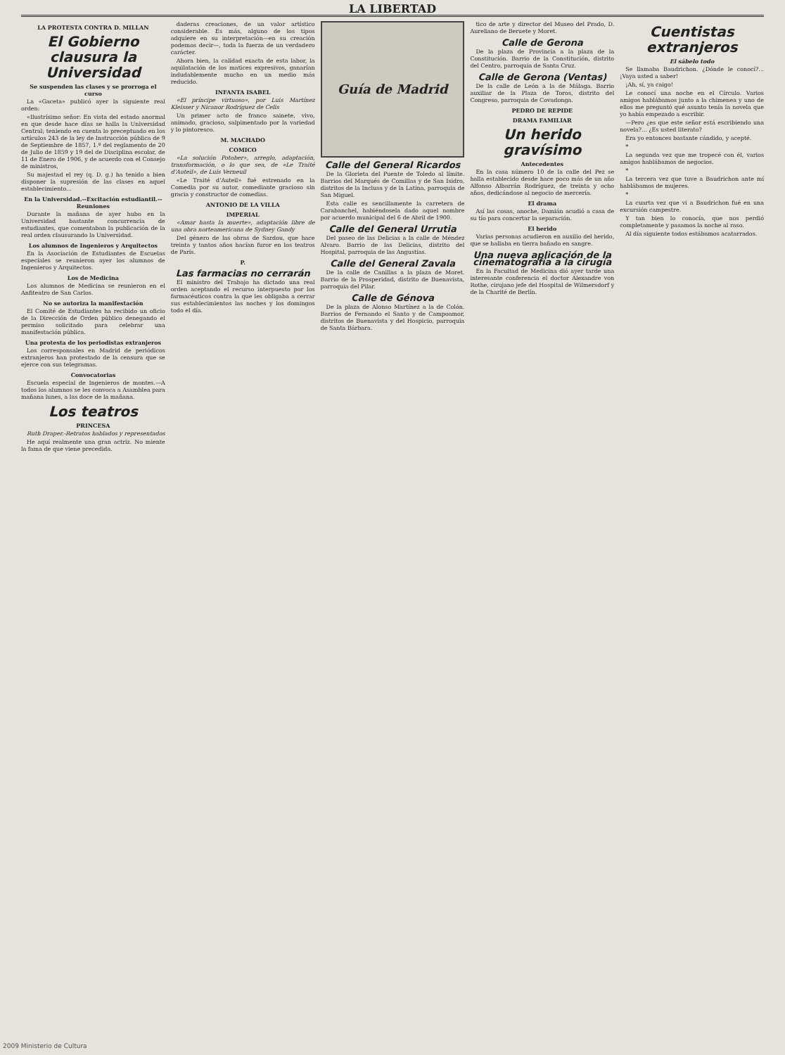LA LIBERTAD
LA PROTESTA CONTRA D. MILLAN
El Gobierno clausura la Universidad
Se suspenden las clases y se prorroga el curso
La «Gaceta» publicó ayer la siguiente real orden:
«Ilustrísimo señor: En vista del estado anormal en que desde hace días se halla la Universidad Central; teniendo en cuenta lo preceptuado en los artículos 243 de la ley de Instrucción pública de 9 de Septiembre de 1857, 1.º del reglamento de 20 de Julio de 1859 y 19 del de Disciplina escolar, de 11 de Enero de 1906, y de acuerdo con el Consejo de ministros,
Su majestad el rey (q. D. g.) ha tenido a bien disponer la supresión de las clases en aquel establecimiento...
En la Universidad.--Excitación estudiantil.--Reuniones
Durante la mañana de ayer hubo en la Universidad bastante concurrencia de estudiantes, que comentaban la publicación de la real orden clausurando la Universidad.
Los alumnos de Ingenieros y Arquitectos
En la Asociación de Estudiantes de Escuelas especiales se reunieron ayer los alumnos de Ingenieros y Arquitectos.
Los de Medicina
Los alumnos de Medicina se reunieron en el Anfiteatro de San Carlos.
No se autoriza la manifestación
El Comité de Estudiantes ha recibido un oficio de la Dirección de Orden público denegando el permiso solicitado para celebrar una manifestación pública.
Una protesta de los periodistas extranjeros
Los corresponsales en Madrid de periódicos extranjeros han protestado de la censura que se ejerce con sus telegramas.
Convocatorias
Escuela especial de Ingenieros de montes.—A todos los alumnos se les convoca a Asamblea para mañana lunes, a las doce de la mañana.
Los teatros
PRINCESA
Ruth Draper.-Retratos hablados y representados
He aquí realmente una gran actriz. No miente la fama de que viene precedida.
daderas creaciones, de un valor artístico considerable. Es más, alguno de los tipos adquiere en su interpretación—en su creación podemos decir—, toda la fuerza de un verdadero carácter.
Ahora bien, la calidad exacta de esta labor, la aquilatación de los matices expresivos, ganarían indudablemente mucho en un medio más reducido.
INFANTA ISABEL
«El príncipe virtuoso», por Luis Martínez Kleisser y Nicanor Rodríguez de Celis
Un primer acto de franco sainete, vivo, animado, gracioso, salpimentado por la variedad y lo pintoresco.
M. MACHADO
COMICO
«La solución Potober», arreglo, adaptación, transformación, o lo que sea, de «Le Traité d'Auteil», de Luis Verneuil
«Le Traité d'Auteil» fué estrenado en la Comedia por su autor, comediante gracioso sin gracia y constructor de comedias.
ANTONIO DE LA VILLA
IMPERIAL
«Amar hasta la muerte», adaptación libre de una obra norteamericana de Sydney Gandy
Del género de las obras de Sardou, que hace treinta y tantos años hacían furor en los teatros de París.
P.
Las farmacias no cerrarán
El ministro del Trabajo ha dictado una real orden aceptando el recurso interpuesto por los farmacéuticos contra la que les obligaba a cerrar sus establecimientos las noches y los domingos todo el día.
Guía de Madrid
Calle del General Ricardos
De la Glorieta del Puente de Toledo al límite. Barrios del Marqués de Comillas y de San Isidro, distritos de la Inclusa y de la Latina, parroquia de San Miguel.
Esta calle es sencillamente la carretera de Carabanchel, habiéndosela dado aquel nombre por acuerdo municipal del 6 de Abril de 1900.
Calle del General Urrutia
Del paseo de las Delicias a la calle de Méndez Alvaro. Barrio de las Delicias, distrito del Hospital, parroquia de las Angustias.
Calle del General Zavala
De la calle de Canillas a la plaza de Moret. Barrio de la Prosperidad, distrito de Buenavista, parroquia del Pilar.
Calle de Génova
De la plaza de Alonso Martínez a la de Colón. Barrios de Fernando el Santo y de Campoamor, distritos de Buenavista y del Hospicio, parroquia de Santa Bárbara.
tico de arte y director del Museo del Prado, D. Aureliano de Beruete y Moret.
Calle de Gerona
De la plaza de Provincia a la plaza de la Constitución. Barrio de la Constitución, distrito del Centro, parroquia de Santa Cruz.
Calle de Gerona (Ventas)
De la calle de León a la de Málaga. Barrio auxiliar de la Plaza de Toros, distrito del Congreso, parroquia de Covadonga.
PEDRO DE REPIDE
DRAMA FAMILIAR
Un herido gravísimo
Antecedentes
En la casa número 10 de la calle del Pez se halla establecido desde hace poco más de un año Alfonso Albarrán Rodríguez, de treinta y ocho años, dedicándose al negocio de mercería.
El drama
Así las cosas, anoche, Damián acudió a casa de su tío para concertar la separación.
El herido
Varias personas acudieron en auxilio del herido, que se hallaba en tierra bañado en sangre.
Una nueva aplicación de la cinematografía a la cirugía
En la Facultad de Medicina dió ayer tarde una interesante conferencia el doctor Alexandre von Rothe, cirujano jefe del Hospital de Wilmersdorf y de la Charité de Berlín.
Cuentistas extranjeros
El sábelo todo
Se llamaba Baudrichon. ¿Dónde le conocí?... ¡Vaya usted a saber!
¡Ah, sí, ya caigo!
Le conocí una noche en el Círculo. Varios amigos hablábamos junto a la chimenea y uno de ellos me preguntó qué asunto tenía la novela que yo había empezado a escribir.
—Pero ¿es que este señor está escribiendo una novela?... ¿Es usted literato?
Era yo entonces bastante cándido, y acepté.
*
La segunda vez que me tropecé con él, varios amigos hablábamos de negocios.
*
La tercera vez que tuve a Baudrichon ante mí hablábamos de mujeres.
*
La cuarta vez que vi a Baudrichon fué en una excursión campestre.
Y tan bien lo conocía, que nos perdió completamente y pasamos la noche al raso.
Al día siguiente todos estábamos acatarrados.
2009 Ministerio de Cultura